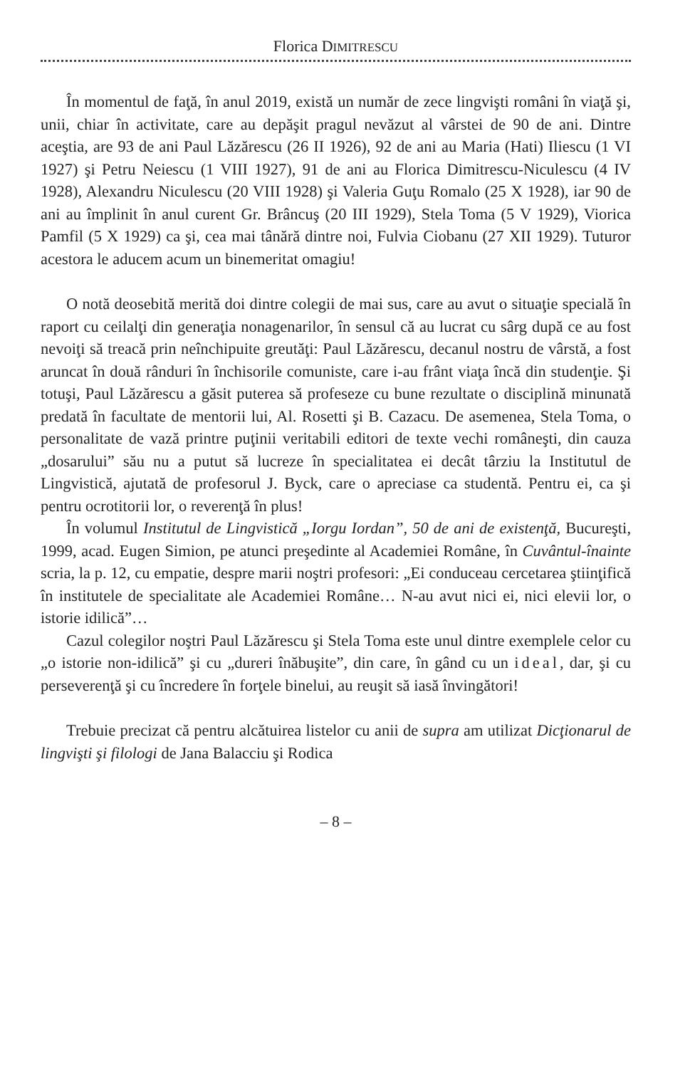Florica DIMITRESCU
În momentul de faţă, în anul 2019, există un număr de zece lingvişti români în viaţă şi, unii, chiar în activitate, care au depăşit pragul nevăzut al vârstei de 90 de ani. Dintre aceştia, are 93 de ani Paul Lăzărescu (26 II 1926), 92 de ani au Maria (Hati) Iliescu (1 VI 1927) şi Petru Neiescu (1 VIII 1927), 91 de ani au Florica Dimitrescu-Niculescu (4 IV 1928), Alexandru Niculescu (20 VIII 1928) şi Valeria Guţu Romalo (25 X 1928), iar 90 de ani au împlinit în anul curent Gr. Brâncuş (20 III 1929), Stela Toma (5 V 1929), Viorica Pamfil (5 X 1929) ca şi, cea mai tânără dintre noi, Fulvia Ciobanu (27 XII 1929). Tuturor acestora le aducem acum un binemeritat omagiu!
O notă deosebită merită doi dintre colegii de mai sus, care au avut o situaţie specială în raport cu ceilalţi din generaţia nonagenarilor, în sensul că au lucrat cu sârg după ce au fost nevoiţi să treacă prin neînchipuite greutăţi: Paul Lăzărescu, decanul nostru de vârstă, a fost aruncat în două rânduri în închisorile comuniste, care i-au frânt viaţa încă din studenţie. Şi totuşi, Paul Lăzărescu a găsit puterea să profeseze cu bune rezultate o disciplină minunată predată în facultate de mentorii lui, Al. Rosetti şi B. Cazacu. De asemenea, Stela Toma, o personalitate de vază printre puţinii veritabili editori de texte vechi româneşti, din cauza „dosarului” său nu a putut să lucreze în specialitatea ei decât târziu la Institutul de Lingvistică, ajutată de profesorul J. Byck, care o apreciase ca studentă. Pentru ei, ca şi pentru ocrotitorii lor, o reverenţă în plus!
În volumul Institutul de Lingvistică „Iorgu Iordan”, 50 de ani de existenţă, Bucureşti, 1999, acad. Eugen Simion, pe atunci preşedinte al Academiei Române, în Cuvântul-înainte scria, la p. 12, cu empatie, despre marii noştri profesori: „Ei conduceau cercetarea ştiinţifică în institutele de specialitate ale Academiei Române… N-au avut nici ei, nici elevii lor, o istorie idilică”…
Cazul colegilor noştri Paul Lăzărescu şi Stela Toma este unul dintre exemplele celor cu „o istorie non-idilică” şi cu „dureri înăbuşite”, din care, în gând cu un ideal, dar, şi cu perseverenţă şi cu încredere în forţele binelui, au reuşit să iasă învingători!
Trebuie precizat că pentru alcătuirea listelor cu anii de supra am utilizat Dicţionarul de lingvişti şi filologi de Jana Balacciu şi Rodica
– 8 –